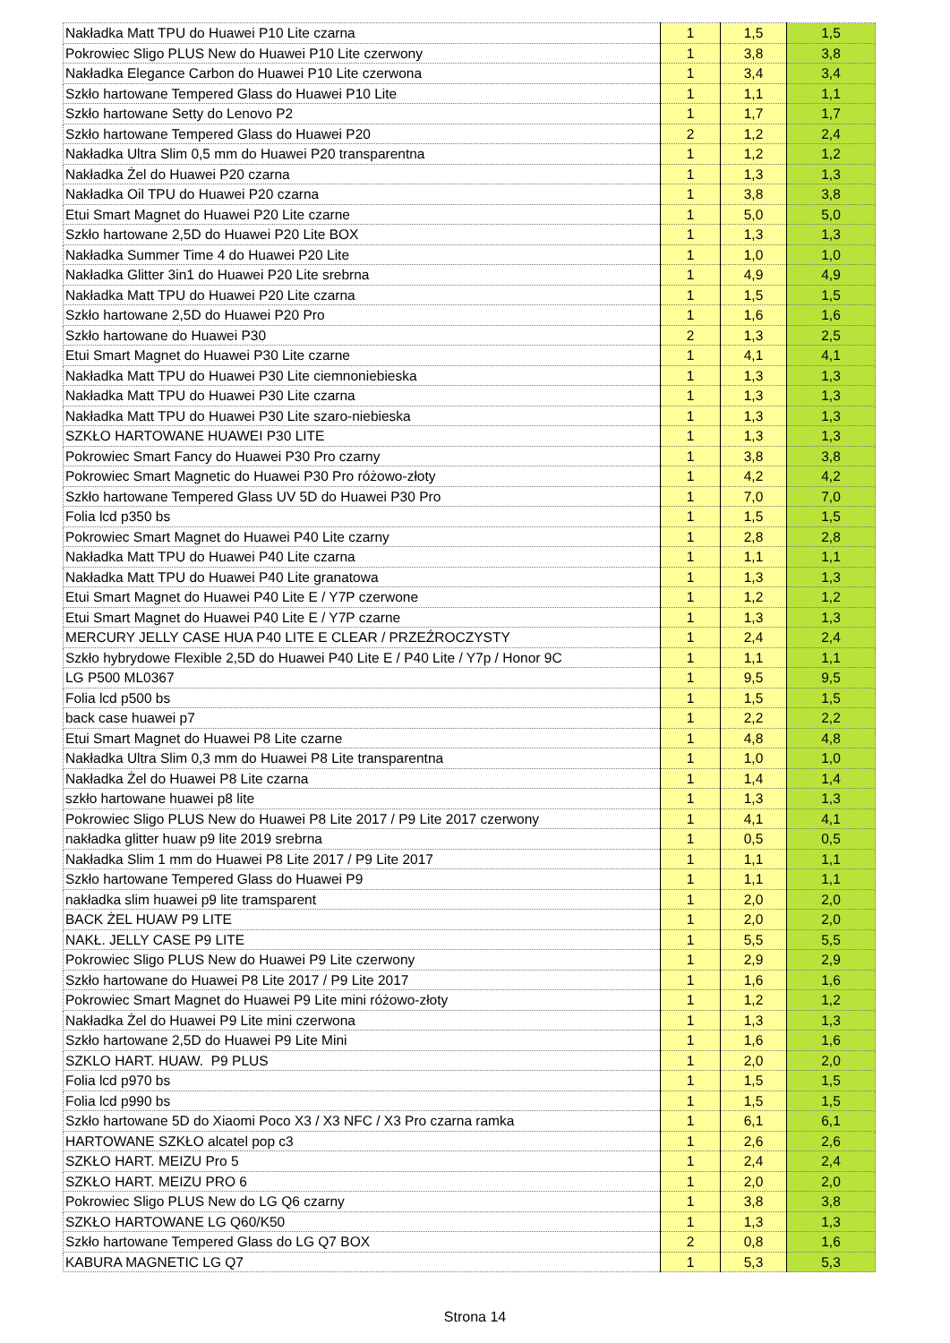| Nakładka Matt TPU do Huawei P10 Lite czarna | 1 | 1,5 | 1,5 |
| Pokrowiec Sligo PLUS New do Huawei P10 Lite czerwony | 1 | 3,8 | 3,8 |
| Nakładka Elegance Carbon do Huawei P10 Lite czerwona | 1 | 3,4 | 3,4 |
| Szkło hartowane Tempered Glass do Huawei P10 Lite | 1 | 1,1 | 1,1 |
| Szkło hartowane Setty do Lenovo P2 | 1 | 1,7 | 1,7 |
| Szkło hartowane Tempered Glass do Huawei P20 | 2 | 1,2 | 2,4 |
| Nakładka Ultra Slim 0,5 mm do Huawei P20 transparentna | 1 | 1,2 | 1,2 |
| Nakładka Żel do Huawei P20 czarna | 1 | 1,3 | 1,3 |
| Nakładka Oil TPU do Huawei P20 czarna | 1 | 3,8 | 3,8 |
| Etui Smart Magnet do Huawei P20 Lite czarne | 1 | 5,0 | 5,0 |
| Szkło hartowane 2,5D do Huawei P20 Lite BOX | 1 | 1,3 | 1,3 |
| Nakładka Summer Time 4 do Huawei P20 Lite | 1 | 1,0 | 1,0 |
| Nakładka Glitter 3in1 do Huawei P20 Lite srebrna | 1 | 4,9 | 4,9 |
| Nakładka Matt TPU do Huawei P20 Lite czarna | 1 | 1,5 | 1,5 |
| Szkło hartowane 2,5D do Huawei P20 Pro | 1 | 1,6 | 1,6 |
| Szkło hartowane do Huawei P30 | 2 | 1,3 | 2,5 |
| Etui Smart Magnet do Huawei P30 Lite czarne | 1 | 4,1 | 4,1 |
| Nakładka Matt TPU do Huawei P30 Lite ciemnoniebieska | 1 | 1,3 | 1,3 |
| Nakładka Matt TPU do Huawei P30 Lite czarna | 1 | 1,3 | 1,3 |
| Nakładka Matt TPU do Huawei P30 Lite szaro-niebieska | 1 | 1,3 | 1,3 |
| SZKŁO HARTOWANE HUAWEI P30 LITE | 1 | 1,3 | 1,3 |
| Pokrowiec Smart Fancy do Huawei P30 Pro czarny | 1 | 3,8 | 3,8 |
| Pokrowiec Smart Magnetic do Huawei P30 Pro różowo-złoty | 1 | 4,2 | 4,2 |
| Szkło hartowane Tempered Glass UV 5D do Huawei P30 Pro | 1 | 7,0 | 7,0 |
| Folia lcd p350 bs | 1 | 1,5 | 1,5 |
| Pokrowiec Smart Magnet do Huawei P40 Lite czarny | 1 | 2,8 | 2,8 |
| Nakładka Matt TPU do Huawei P40 Lite czarna | 1 | 1,1 | 1,1 |
| Nakładka Matt TPU do Huawei P40 Lite granatowa | 1 | 1,3 | 1,3 |
| Etui Smart Magnet do Huawei P40 Lite E / Y7P czerwone | 1 | 1,2 | 1,2 |
| Etui Smart Magnet do Huawei P40 Lite E / Y7P czarne | 1 | 1,3 | 1,3 |
| MERCURY JELLY CASE HUA P40 LITE E CLEAR / PRZEŹROCZYSTY | 1 | 2,4 | 2,4 |
| Szkło hybrydowe Flexible 2,5D do Huawei P40 Lite E / P40 Lite / Y7p / Honor 9C | 1 | 1,1 | 1,1 |
| LG P500 ML0367 | 1 | 9,5 | 9,5 |
| Folia lcd p500 bs | 1 | 1,5 | 1,5 |
| back case huawei p7 | 1 | 2,2 | 2,2 |
| Etui Smart Magnet do Huawei P8 Lite czarne | 1 | 4,8 | 4,8 |
| Nakładka Ultra Slim 0,3 mm do Huawei P8 Lite transparentna | 1 | 1,0 | 1,0 |
| Nakładka Żel do Huawei P8 Lite czarna | 1 | 1,4 | 1,4 |
| szkło hartowane huawei p8 lite | 1 | 1,3 | 1,3 |
| Pokrowiec Sligo PLUS New do Huawei P8 Lite 2017 / P9 Lite 2017 czerwony | 1 | 4,1 | 4,1 |
| nakładka glitter huaw p9 lite 2019 srebrna | 1 | 0,5 | 0,5 |
| Nakładka Slim 1 mm do Huawei P8 Lite 2017 / P9 Lite 2017 | 1 | 1,1 | 1,1 |
| Szkło hartowane Tempered Glass do Huawei P9 | 1 | 1,1 | 1,1 |
| nakładka slim huawei p9 lite tramsparent | 1 | 2,0 | 2,0 |
| BACK ŻEL HUAW P9 LITE | 1 | 2,0 | 2,0 |
| NAKŁ. JELLY CASE P9 LITE | 1 | 5,5 | 5,5 |
| Pokrowiec Sligo PLUS New do Huawei P9 Lite czerwony | 1 | 2,9 | 2,9 |
| Szkło hartowane do Huawei P8 Lite 2017 / P9 Lite 2017 | 1 | 1,6 | 1,6 |
| Pokrowiec Smart Magnet do Huawei P9 Lite mini różowo-złoty | 1 | 1,2 | 1,2 |
| Nakładka Żel do Huawei P9 Lite mini czerwona | 1 | 1,3 | 1,3 |
| Szkło hartowane 2,5D do Huawei P9 Lite Mini | 1 | 1,6 | 1,6 |
| SZKLO HART. HUAW. P9 PLUS | 1 | 2,0 | 2,0 |
| Folia lcd p970 bs | 1 | 1,5 | 1,5 |
| Folia lcd p990 bs | 1 | 1,5 | 1,5 |
| Szkło hartowane 5D do Xiaomi Poco X3 / X3 NFC / X3 Pro czarna ramka | 1 | 6,1 | 6,1 |
| HARTOWANE SZKŁO alcatel pop c3 | 1 | 2,6 | 2,6 |
| SZKŁO HART. MEIZU Pro 5 | 1 | 2,4 | 2,4 |
| SZKŁO HART. MEIZU PRO 6 | 1 | 2,0 | 2,0 |
| Pokrowiec Sligo PLUS New do LG Q6 czarny | 1 | 3,8 | 3,8 |
| SZKŁO HARTOWANE LG Q60/K50 | 1 | 1,3 | 1,3 |
| Szkło hartowane Tempered Glass do LG Q7 BOX | 2 | 0,8 | 1,6 |
| KABURA MAGNETIC LG Q7 | 1 | 5,3 | 5,3 |
Strona 14